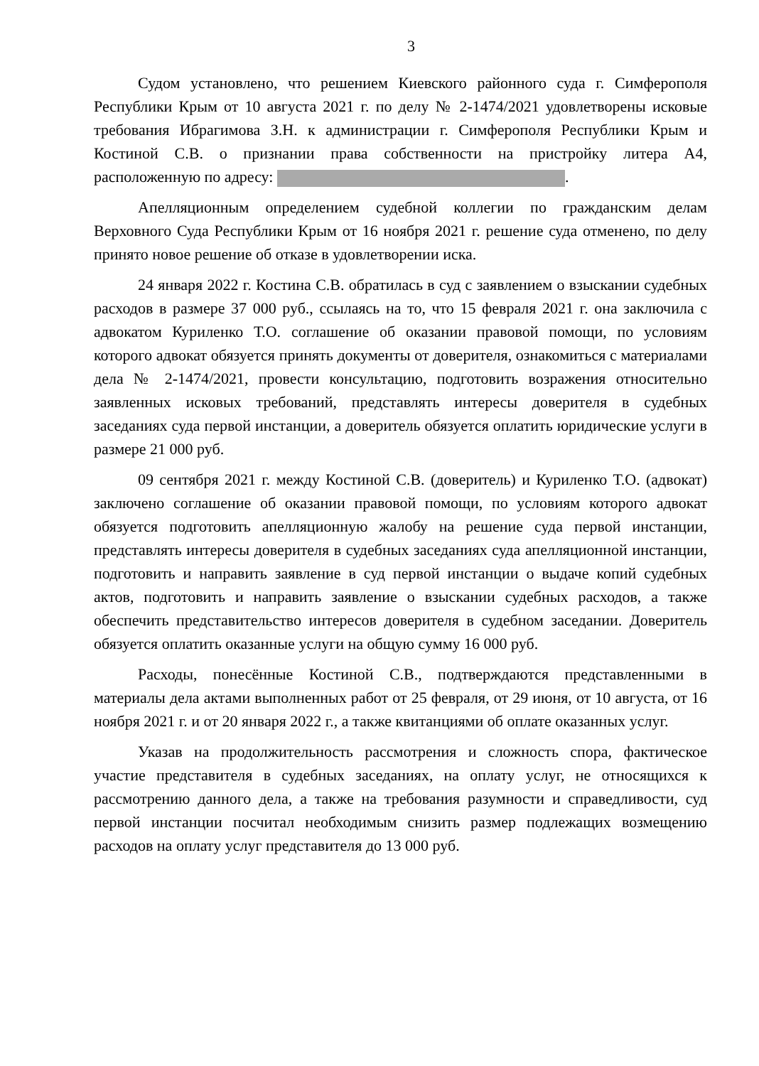3
Судом установлено, что решением Киевского районного суда г. Симферополя Республики Крым от 10 августа 2021 г. по делу № 2-1474/2021 удовлетворены исковые требования Ибрагимова З.Н. к администрации г. Симферополя Республики Крым и Костиной С.В. о признании права собственности на пристройку литера А4, расположенную по адресу: .
Апелляционным определением судебной коллегии по гражданским делам Верховного Суда Республики Крым от 16 ноября 2021 г. решение суда отменено, по делу принято новое решение об отказе в удовлетворении иска.
24 января 2022 г. Костина С.В. обратилась в суд с заявлением о взыскании судебных расходов в размере 37 000 руб., ссылаясь на то, что 15 февраля 2021 г. она заключила с адвокатом Куриленко Т.О. соглашение об оказании правовой помощи, по условиям которого адвокат обязуется принять документы от доверителя, ознакомиться с материалами дела № 2-1474/2021, провести консультацию, подготовить возражения относительно заявленных исковых требований, представлять интересы доверителя в судебных заседаниях суда первой инстанции, а доверитель обязуется оплатить юридические услуги в размере 21 000 руб.
09 сентября 2021 г. между Костиной С.В. (доверитель) и Куриленко Т.О. (адвокат) заключено соглашение об оказании правовой помощи, по условиям которого адвокат обязуется подготовить апелляционную жалобу на решение суда первой инстанции, представлять интересы доверителя в судебных заседаниях суда апелляционной инстанции, подготовить и направить заявление в суд первой инстанции о выдаче копий судебных актов, подготовить и направить заявление о взыскании судебных расходов, а также обеспечить представительство интересов доверителя в судебном заседании. Доверитель обязуется оплатить оказанные услуги на общую сумму 16 000 руб.
Расходы, понесённые Костиной С.В., подтверждаются представленными в материалы дела актами выполненных работ от 25 февраля, от 29 июня, от 10 августа, от 16 ноября 2021 г. и от 20 января 2022 г., а также квитанциями об оплате оказанных услуг.
Указав на продолжительность рассмотрения и сложность спора, фактическое участие представителя в судебных заседаниях, на оплату услуг, не относящихся к рассмотрению данного дела, а также на требования разумности и справедливости, суд первой инстанции посчитал необходимым снизить размер подлежащих возмещению расходов на оплату услуг представителя до 13 000 руб.